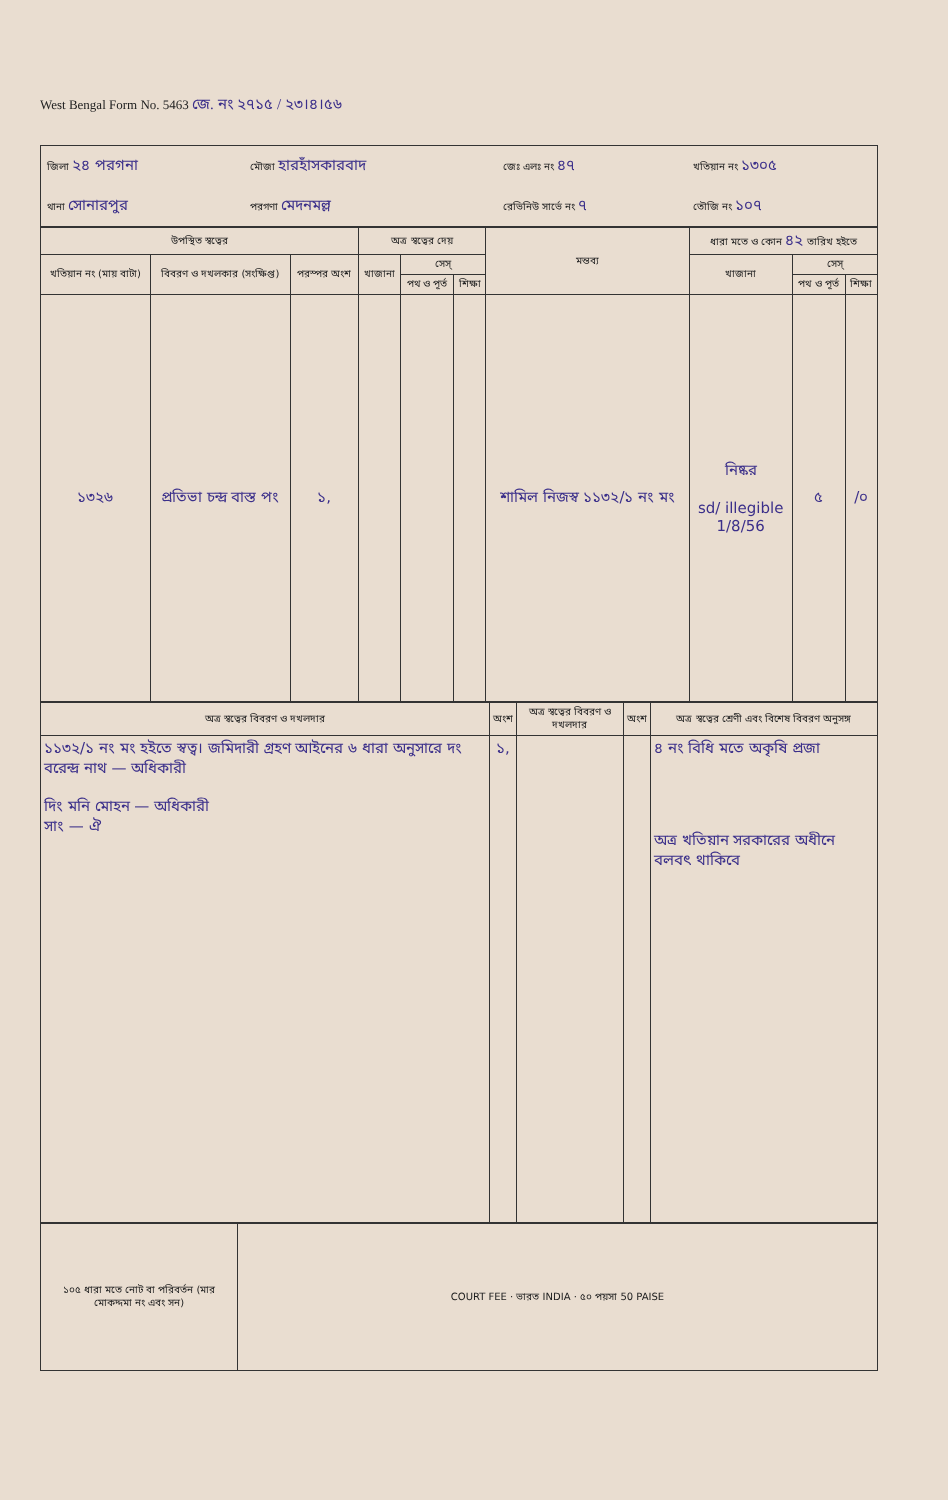West Bengal Form No. 5463 জে. নং ২৭১৫ / ২৩।৪।৫৬
| জিলা ২৪ পরগনা | মৌজা হারহাঁসকারবাদ | জেঃ এলঃ নং ৪৭ | খতিয়ান নং ১৩০৫ |
| থানা সোনারপুর | পরগণা মেদনমল্ল | রেভিনিউ সার্ভে নং ৭ | তৌজি নং ১০৭ |
| উপস্থিত স্বত্বের | | | অত্র স্বত্বের দেয় | | | মন্তব্য | ধারা মতে ও কোন ৪২ তারিখ হইতে | | |
| --- | --- | --- | --- | --- | --- | --- | --- | --- | --- |
| খতিয়ান নং (মায় বাটা) | বিবরণ ও দখলকার (সংক্ষিপ্ত) | পরস্পর অংশ | খাজানা | সেস্ | | | খাজানা | সেস্ | |
| | | | | পথ ও পূর্ত | শিক্ষা | | | পথ ও পূর্ত | শিক্ষা |
| ১৩২৬ | প্রতিভা চন্দ্র বাস্ত পং | ১, | | | | শামিল নিজস্ব ১১৩২/১ নং মং | নিষ্কর sd/ illegible 1/8/56 | ৫ | /০ |
| অত্র স্বত্বের বিবরণ ও দখলদার | অংশ | অত্র স্বত্বের বিবরণ ও দখলদার | অংশ | অত্র স্বত্বের শ্রেণী এবং বিশেষ বিবরণ অনুসঙ্গ |
| --- | --- | --- | --- | --- |
| ১১৩২/১ নং মং হইতে স্বত্ব। জমিদারী গ্রহণ আইনের ৬ ধারা অনুসারে দং বরেন্দ্র নাথ — অধিকারী দিং মনি মোহন — অধিকারী সাং — ঐ | ১, | | | ৪ নং বিধি মতে অকৃষি প্রজা অত্র খতিয়ান সরকারের অধীনে বলবৎ থাকিবে |
| ১০৫ ধারা মতে নোট বা পরিবর্তন (মার মোকদ্দমা নং এবং সন) | COURT FEE · ভারত INDIA · ৫০ পয়সা 50 PAISE |